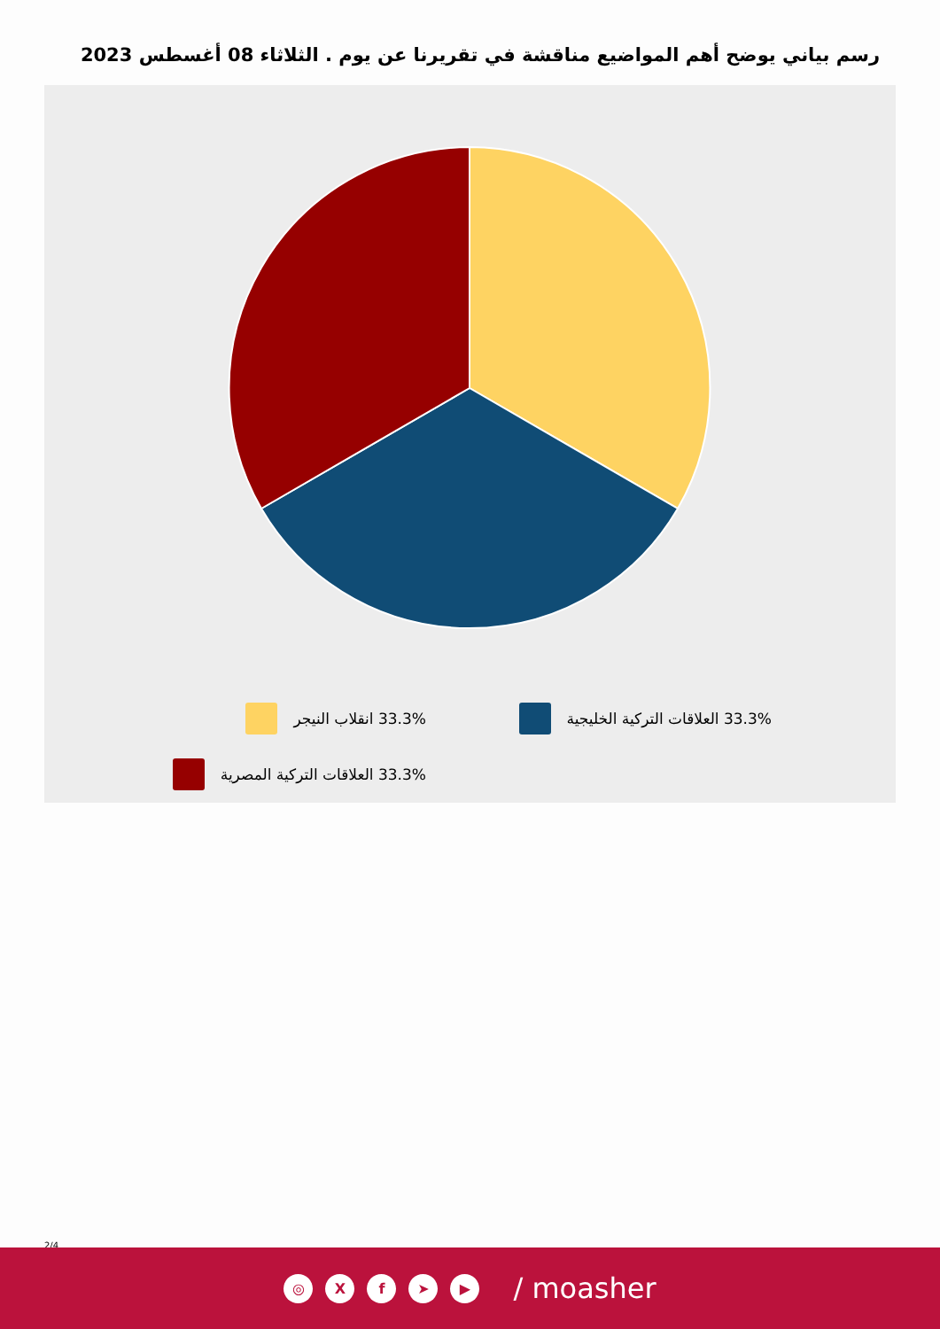رسم بياني يوضح أهم المواضيع مناقشة في تقريرنا عن يوم . الثلاثاء 08 أغسطس 2023
33.3% العلاقات التركية الخليجية
33.3% انقلاب النيجر
33.3% العلاقات التركية المصرية
2/4
◎ X f ➤ ▶
/ moasher